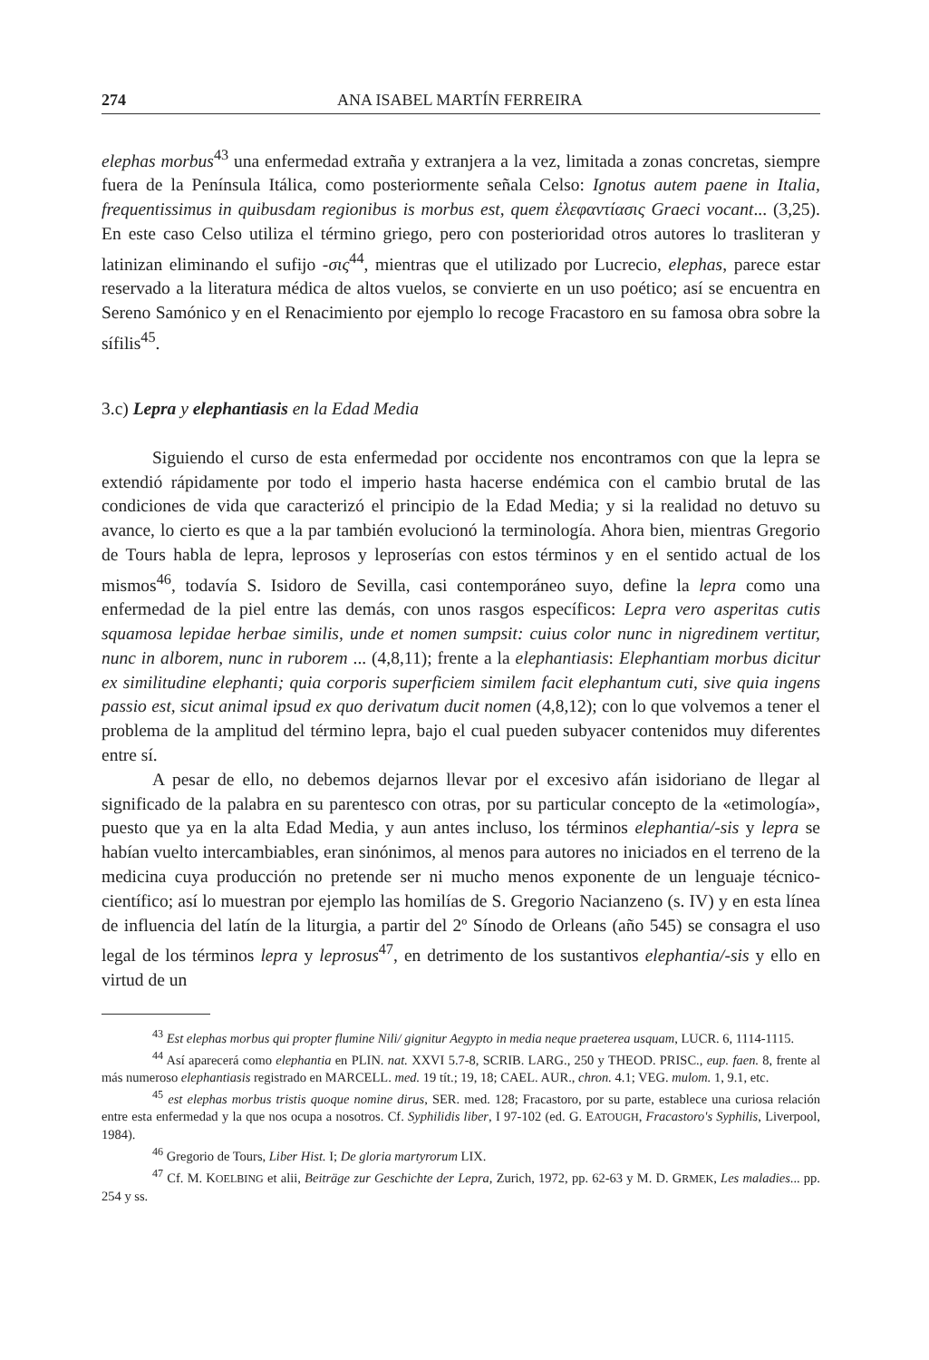274 ANA ISABEL MARTÍN FERREIRA
elephas morbus<sup>43</sup> una enfermedad extraña y extranjera a la vez, limitada a zonas concretas, siempre fuera de la Península Itálica, como posteriormente señala Celso: Ignotus autem paene in Italia, frequentissimus in quibusdam regionibus is morbus est, quem ἐλεφαντίασις Graeci vocant... (3,25). En este caso Celso utiliza el término griego, pero con posterioridad otros autores lo trasliteran y latinizan eliminando el sufijo -σις<sup>44</sup>, mientras que el utilizado por Lucrecio, elephas, parece estar reservado a la literatura médica de altos vuelos, se convierte en un uso poético; así se encuentra en Sereno Samónico y en el Renacimiento por ejemplo lo recoge Fracastoro en su famosa obra sobre la sífilis<sup>45</sup>.
3.c) Lepra y elephantiasis en la Edad Media
Siguiendo el curso de esta enfermedad por occidente nos encontramos con que la lepra se extendió rápidamente por todo el imperio hasta hacerse endémica con el cambio brutal de las condiciones de vida que caracterizó el principio de la Edad Media; y si la realidad no detuvo su avance, lo cierto es que a la par también evolucionó la terminología. Ahora bien, mientras Gregorio de Tours habla de lepra, leprosos y leproserías con estos términos y en el sentido actual de los mismos<sup>46</sup>, todavía S. Isidoro de Sevilla, casi contemporáneo suyo, define la lepra como una enfermedad de la piel entre las demás, con unos rasgos específicos: Lepra vero asperitas cutis squamosa lepidae herbae similis, unde et nomen sumpsit: cuius color nunc in nigredinem vertitur, nunc in alborem, nunc in ruborem ... (4,8,11); frente a la elephantiasis: Elephantiam morbus dicitur ex similitudine elephanti; quia corporis superficiem similem facit elephantum cuti, sive quia ingens passio est, sicut animal ipsud ex quo derivatum ducit nomen (4,8,12); con lo que volvemos a tener el problema de la amplitud del término lepra, bajo el cual pueden subyacer contenidos muy diferentes entre sí.
A pesar de ello, no debemos dejarnos llevar por el excesivo afán isidoriano de llegar al significado de la palabra en su parentesco con otras, por su particular concepto de la «etimología», puesto que ya en la alta Edad Media, y aun antes incluso, los términos elephantia/-sis y lepra se habían vuelto intercambiables, eran sinónimos, al menos para autores no iniciados en el terreno de la medicina cuya producción no pretende ser ni mucho menos exponente de un lenguaje técnico-científico; así lo muestran por ejemplo las homilías de S. Gregorio Nacianzeno (s. IV) y en esta línea de influencia del latín de la liturgia, a partir del 2º Sínodo de Orleans (año 545) se consagra el uso legal de los términos lepra y leprosus<sup>47</sup>, en detrimento de los sustantivos elephantia/-sis y ello en virtud de un
<sup>43</sup> Est elephas morbus qui propter flumine Nili/ gignitur Aegypto in media neque praeterea usquam, LUCR. 6, 1114-1115.
<sup>44</sup> Así aparecerá como elephantia en PLIN. nat. XXVI 5.7-8, SCRIB. LARG., 250 y THEOD. PRISC., eup. faen. 8, frente al más numeroso elephantiasis registrado en MARCELL. med. 19 tít.; 19, 18; CAEL. AUR., chron. 4.1; VEG. mulom. 1, 9.1, etc.
<sup>45</sup> est elephas morbus tristis quoque nomine dirus, SER. med. 128; Fracastoro, por su parte, establece una curiosa relación entre esta enfermedad y la que nos ocupa a nosotros. Cf. Syphilidis liber, I 97-102 (ed. G. EATOUGH, Fracastoro's Syphilis, Liverpool, 1984).
<sup>46</sup> Gregorio de Tours, Liber Hist. I; De gloria martyrorum LIX.
<sup>47</sup> Cf. M. KOELBING et alii, Beiträge zur Geschichte der Lepra, Zurich, 1972, pp. 62-63 y M. D. GRMEK, Les maladies... pp. 254 y ss.